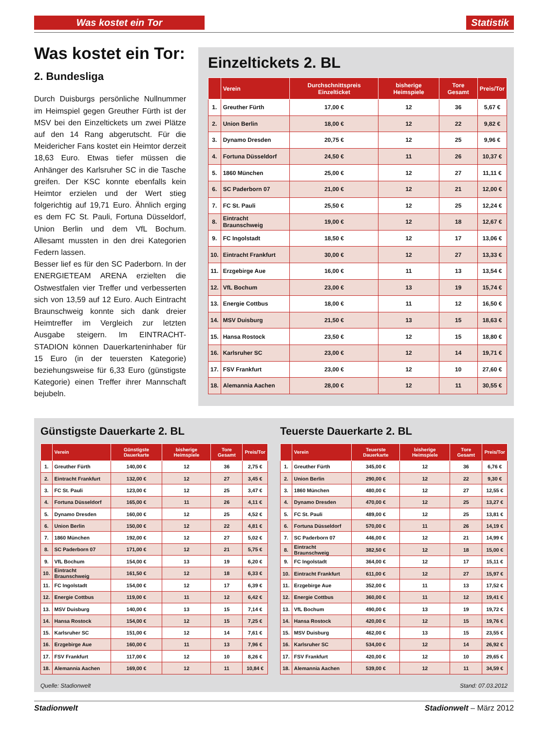Was kostet ein Tor Statistik
Was kostet ein Tor:
2. Bundesliga
Durch Duisburgs persönliche Nullnummer im Heimspiel gegen Greuther Fürth ist der MSV bei den Einzeltickets um zwei Plätze auf den 14 Rang abgerutscht. Für die Meidericher Fans kostet ein Heimtor derzeit 18,63 Euro. Etwas tiefer müssen die Anhänger des Karlsruher SC in die Tasche greifen. Der KSC konnte ebenfalls kein Heimtor erzielen und der Wert stieg folgerichtig auf 19,71 Euro. Ähnlich erging es dem FC St. Pauli, Fortuna Düsseldorf, Union Berlin und dem VfL Bochum. Allesamt mussten in den drei Kategorien Federn lassen.
Besser lief es für den SC Paderborn. In der ENERGIETEAM ARENA erzielten die Ostwestfalen vier Treffer und verbesserten sich von 13,59 auf 12 Euro. Auch Eintracht Braunschweig konnte sich dank dreier Heimtreffer im Vergleich zur letzten Ausgabe steigern. Im EINTRACHT-STADION können Dauerkarteninhaber für 15 Euro (in der teuersten Kategorie) beziehungsweise für 6,33 Euro (günstigste Kategorie) einen Treffer ihrer Mannschaft bejubeln.
Einzeltickets 2. BL
| | Verein | Durchschnittspreis Einzelticket | bisherige Heimspiele | Tore Gesamt | Preis/Tor |
| --- | --- | --- | --- | --- | --- |
| 1. | Greuther Fürth | 17,00 € | 12 | 36 | 5,67 € |
| 2. | Union Berlin | 18,00 € | 12 | 22 | 9,82 € |
| 3. | Dynamo Dresden | 20,75 € | 12 | 25 | 9,96 € |
| 4. | Fortuna Düsseldorf | 24,50 € | 11 | 26 | 10,37 € |
| 5. | 1860 München | 25,00 € | 12 | 27 | 11,11 € |
| 6. | SC Paderborn 07 | 21,00 € | 12 | 21 | 12,00 € |
| 7. | FC St. Pauli | 25,50 € | 12 | 25 | 12,24 € |
| 8. | Eintracht Braunschweig | 19,00 € | 12 | 18 | 12,67 € |
| 9. | FC Ingolstadt | 18,50 € | 12 | 17 | 13,06 € |
| 10. | Eintracht Frankfurt | 30,00 € | 12 | 27 | 13,33 € |
| 11. | Erzgebirge Aue | 16,00 € | 11 | 13 | 13,54 € |
| 12. | VfL Bochum | 23,00 € | 13 | 19 | 15,74 € |
| 13. | Energie Cottbus | 18,00 € | 11 | 12 | 16,50 € |
| 14. | MSV Duisburg | 21,50 € | 13 | 15 | 18,63 € |
| 15. | Hansa Rostock | 23,50 € | 12 | 15 | 18,80 € |
| 16. | Karlsruher SC | 23,00 € | 12 | 14 | 19,71 € |
| 17. | FSV Frankfurt | 23,00 € | 12 | 10 | 27,60 € |
| 18. | Alemannia Aachen | 28,00 € | 12 | 11 | 30,55 € |
Günstigste Dauerkarte 2. BL
| | Verein | Günstigste Dauerkarte | bisherige Heimspiele | Tore Gesamt | Preis/Tor |
| --- | --- | --- | --- | --- | --- |
| 1. | Greuther Fürth | 140,00 € | 12 | 36 | 2,75 € |
| 2. | Eintracht Frankfurt | 132,00 € | 12 | 27 | 3,45 € |
| 3. | FC St. Pauli | 123,00 € | 12 | 25 | 3,47 € |
| 4. | Fortuna Düsseldorf | 165,00 € | 11 | 26 | 4,11 € |
| 5. | Dynamo Dresden | 160,00 € | 12 | 25 | 4,52 € |
| 6. | Union Berlin | 150,00 € | 12 | 22 | 4,81 € |
| 7. | 1860 München | 192,00 € | 12 | 27 | 5,02 € |
| 8. | SC Paderborn 07 | 171,00 € | 12 | 21 | 5,75 € |
| 9. | VfL Bochum | 154,00 € | 13 | 19 | 6,20 € |
| 10. | Eintracht Braunschweig | 161,50 € | 12 | 18 | 6,33 € |
| 11. | FC Ingolstadt | 154,00 € | 12 | 17 | 6,39 € |
| 12. | Energie Cottbus | 119,00 € | 11 | 12 | 6,42 € |
| 13. | MSV Duisburg | 140,00 € | 13 | 15 | 7,14 € |
| 14. | Hansa Rostock | 154,00 € | 12 | 15 | 7,25 € |
| 15. | Karlsruher SC | 151,00 € | 12 | 14 | 7,61 € |
| 16. | Erzgebirge Aue | 160,00 € | 11 | 13 | 7,96 € |
| 17. | FSV Frankfurt | 117,00 € | 12 | 10 | 8,26 € |
| 18. | Alemannia Aachen | 169,00 € | 12 | 11 | 10,84 € |
Teuerste Dauerkarte 2. BL
| | Verein | Teuerste Dauerkarte | bisherige Heimspiele | Tore Gesamt | Preis/Tor |
| --- | --- | --- | --- | --- | --- |
| 1. | Greuther Fürth | 345,00 € | 12 | 36 | 6,76 € |
| 2. | Union Berlin | 290,00 € | 12 | 22 | 9,30 € |
| 3. | 1860 München | 480,00 € | 12 | 27 | 12,55 € |
| 4. | Dynamo Dresden | 470,00 € | 12 | 25 | 13,27 € |
| 5. | FC St. Pauli | 489,00 € | 12 | 25 | 13,81 € |
| 6. | Fortuna Düsseldorf | 570,00 € | 11 | 26 | 14,19 € |
| 7. | SC Paderborn 07 | 446,00 € | 12 | 21 | 14,99 € |
| 8. | Eintracht Braunschweig | 382,50 € | 12 | 18 | 15,00 € |
| 9. | FC Ingolstadt | 364,00 € | 12 | 17 | 15,11 € |
| 10. | Eintracht Frankfurt | 611,00 € | 12 | 27 | 15,97 € |
| 11. | Erzgebirge Aue | 352,00 € | 11 | 13 | 17,52 € |
| 12. | Energie Cottbus | 360,00 € | 11 | 12 | 19,41 € |
| 13. | VfL Bochum | 490,00 € | 13 | 19 | 19,72 € |
| 14. | Hansa Rostock | 420,00 € | 12 | 15 | 19,76 € |
| 15. | MSV Duisburg | 462,00 € | 13 | 15 | 23,55 € |
| 16. | Karlsruher SC | 534,00 € | 12 | 14 | 26,92 € |
| 17. | FSV Frankfurt | 420,00 € | 12 | 10 | 29,65 € |
| 18. | Alemannia Aachen | 539,00 € | 12 | 11 | 34,59 € |
Quelle: Stadionwelt Stand: 07.03.2012
Stadionwelt Stadionwelt – März 2012